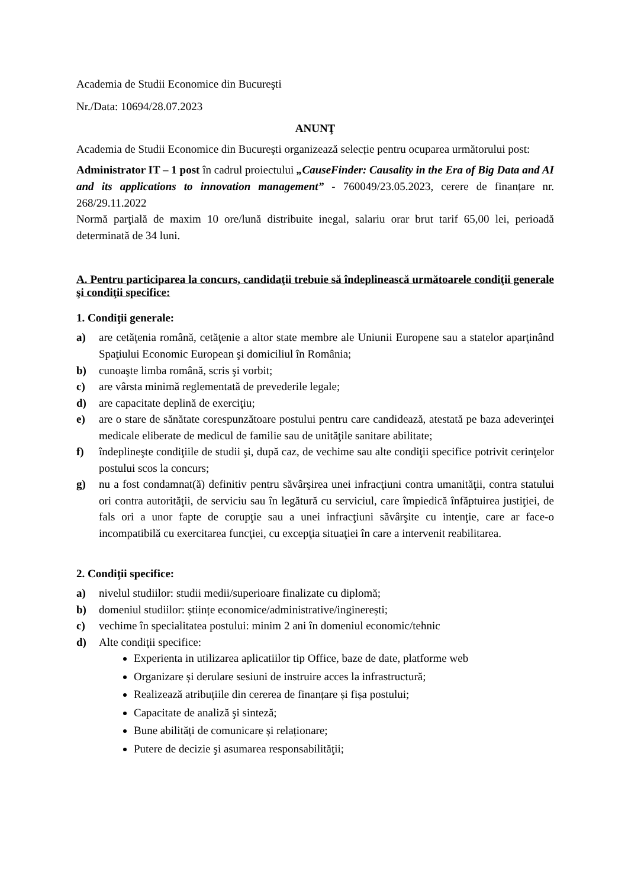Academia de Studii Economice din Bucureşti
Nr./Data: 10694/28.07.2023
ANUNŢ
Academia de Studii Economice din Bucureşti organizează selecție pentru ocuparea următorului post:
Administrator IT – 1 post în cadrul proiectului „CauseFinder: Causality in the Era of Big Data and AI and its applications to innovation management” - 760049/23.05.2023, cerere de finanțare nr. 268/29.11.2022
Normă parţială de maxim 10 ore/lună distribuite inegal, salariu orar brut tarif 65,00 lei, perioadă determinată de 34 luni.
A. Pentru participarea la concurs, candidaţii trebuie să îndeplinească următoarele condiţii generale şi condiţii specifice:
1. Condiţii generale:
a) are cetăţenia română, cetăţenie a altor state membre ale Uniunii Europene sau a statelor aparţinând Spaţiului Economic European şi domiciliul în România;
b) cunoaşte limba română, scris şi vorbit;
c) are vârsta minimă reglementată de prevederile legale;
d) are capacitate deplină de exerciţiu;
e) are o stare de sănătate corespunzătoare postului pentru care candidează, atestată pe baza adeverinţei medicale eliberate de medicul de familie sau de unităţile sanitare abilitate;
f) îndeplineşte condiţiile de studii şi, după caz, de vechime sau alte condiţii specifice potrivit cerinţelor postului scos la concurs;
g) nu a fost condamnat(ă) definitiv pentru săvârşirea unei infracţiuni contra umanităţii, contra statului ori contra autorităţii, de serviciu sau în legătură cu serviciul, care împiedică înfăptuirea justiţiei, de fals ori a unor fapte de corupţie sau a unei infracţiuni săvârşite cu intenţie, care ar face-o incompatibilă cu exercitarea funcţiei, cu excepţia situaţiei în care a intervenit reabilitarea.
2. Condiţii specifice:
a) nivelul studiilor: studii medii/superioare finalizate cu diplomă;
b) domeniul studiilor: științe economice/administrative/inginerești;
c) vechime în specialitatea postului: minim 2 ani în domeniul economic/tehnic
d) Alte condiţii specifice:
Experienta in utilizarea aplicatiilor tip Office, baze de date, platforme web
Organizare și derulare sesiuni de instruire acces la infrastructură;
Realizează atribuțiile din cererea de finanțare și fișa postului;
Capacitate de analiză şi sinteză;
Bune abilități de comunicare și relaționare;
Putere de decizie şi asumarea responsabilităţii;